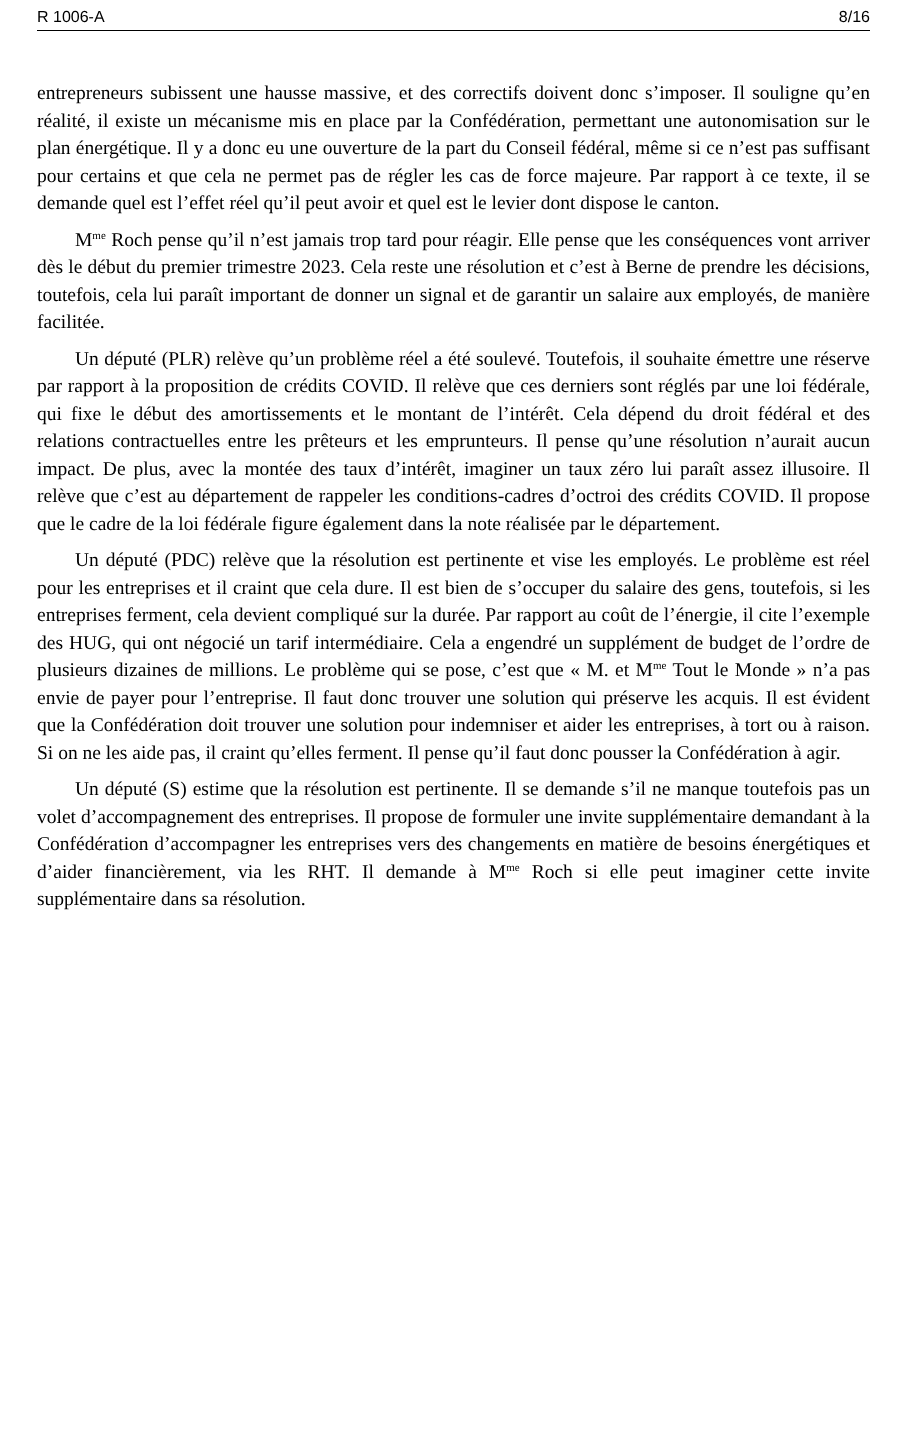R 1006-A 8/16
entrepreneurs subissent une hausse massive, et des correctifs doivent donc s’imposer. Il souligne qu’en réalité, il existe un mécanisme mis en place par la Confédération, permettant une autonomisation sur le plan énergétique. Il y a donc eu une ouverture de la part du Conseil fédéral, même si ce n’est pas suffisant pour certains et que cela ne permet pas de régler les cas de force majeure. Par rapport à ce texte, il se demande quel est l’effet réel qu’il peut avoir et quel est le levier dont dispose le canton.
M<sup>me</sup> Roch pense qu’il n’est jamais trop tard pour réagir. Elle pense que les conséquences vont arriver dès le début du premier trimestre 2023. Cela reste une résolution et c’est à Berne de prendre les décisions, toutefois, cela lui paraît important de donner un signal et de garantir un salaire aux employés, de manière facilitée.
Un député (PLR) relève qu’un problème réel a été soulevé. Toutefois, il souhaite émettre une réserve par rapport à la proposition de crédits COVID. Il relève que ces derniers sont réglés par une loi fédérale, qui fixe le début des amortissements et le montant de l’intérêt. Cela dépend du droit fédéral et des relations contractuelles entre les prêteurs et les emprunteurs. Il pense qu’une résolution n’aurait aucun impact. De plus, avec la montée des taux d’intérêt, imaginer un taux zéro lui paraît assez illusoire. Il relève que c’est au département de rappeler les conditions-cadres d’octroi des crédits COVID. Il propose que le cadre de la loi fédérale figure également dans la note réalisée par le département.
Un député (PDC) relève que la résolution est pertinente et vise les employés. Le problème est réel pour les entreprises et il craint que cela dure. Il est bien de s’occuper du salaire des gens, toutefois, si les entreprises ferment, cela devient compliqué sur la durée. Par rapport au coût de l’énergie, il cite l’exemple des HUG, qui ont négocié un tarif intermédiaire. Cela a engendré un supplément de budget de l’ordre de plusieurs dizaines de millions. Le problème qui se pose, c’est que « M. et M<sup>me</sup> Tout le Monde » n’a pas envie de payer pour l’entreprise. Il faut donc trouver une solution qui préserve les acquis. Il est évident que la Confédération doit trouver une solution pour indemniser et aider les entreprises, à tort ou à raison. Si on ne les aide pas, il craint qu’elles ferment. Il pense qu’il faut donc pousser la Confédération à agir.
Un député (S) estime que la résolution est pertinente. Il se demande s’il ne manque toutefois pas un volet d’accompagnement des entreprises. Il propose de formuler une invite supplémentaire demandant à la Confédération d’accompagner les entreprises vers des changements en matière de besoins énergétiques et d’aider financièrement, via les RHT. Il demande à M<sup>me</sup> Roch si elle peut imaginer cette invite supplémentaire dans sa résolution.